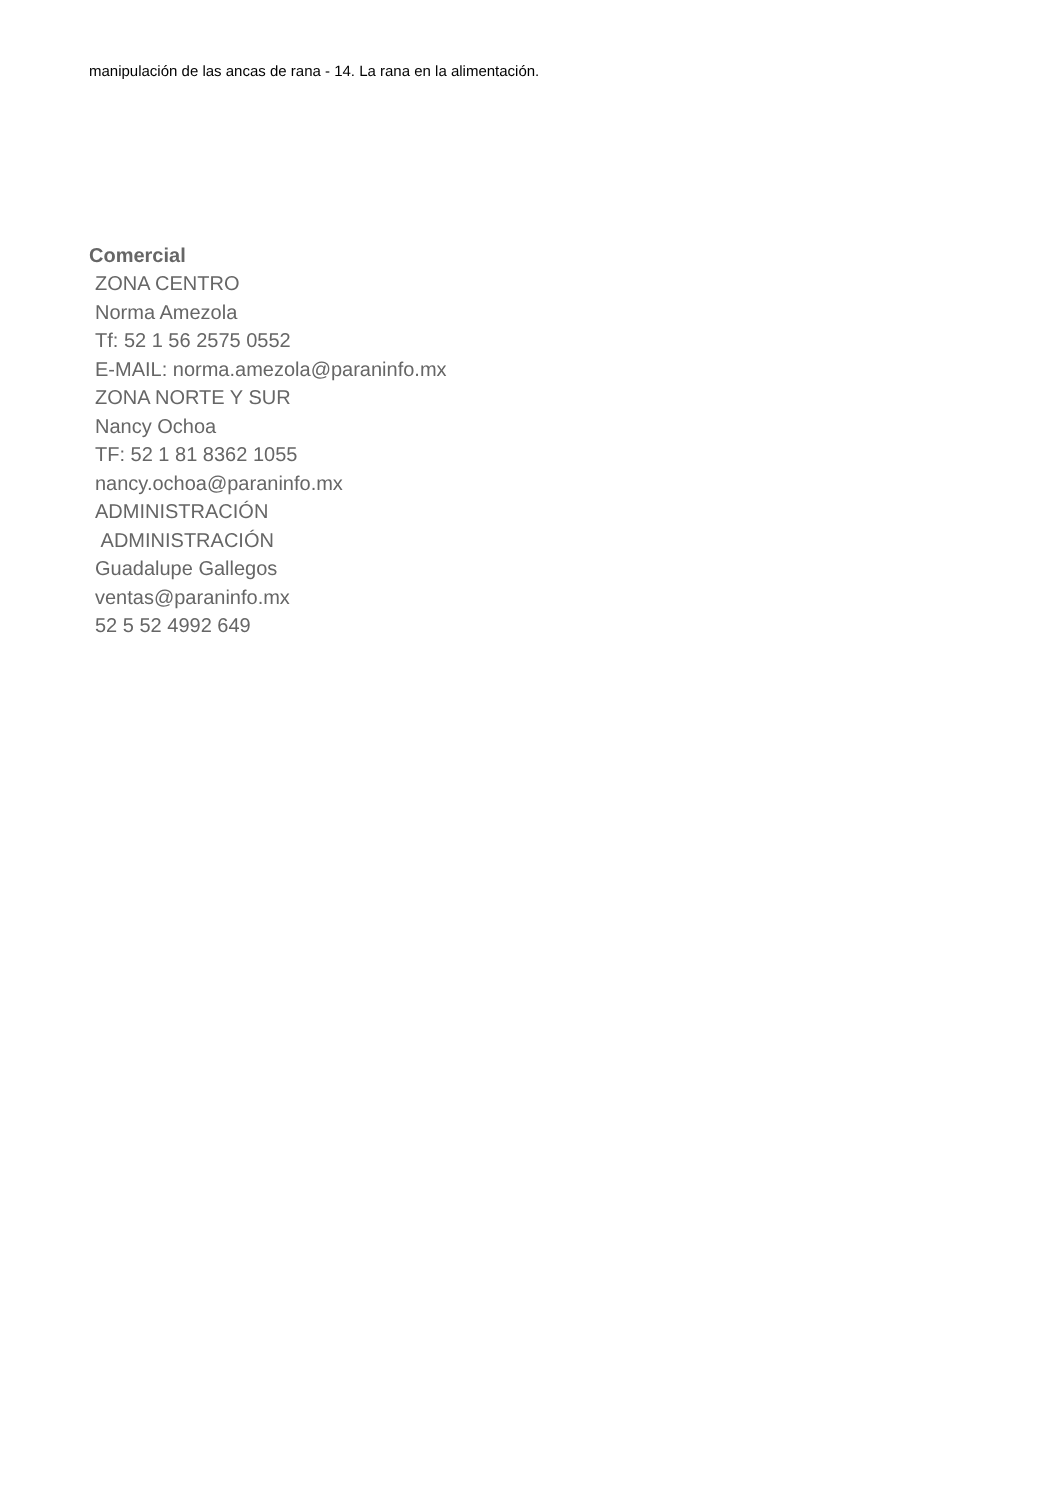manipulación de las ancas de rana - 14. La rana en la alimentación.
Comercial
ZONA CENTRO
Norma Amezola
Tf: 52 1 56 2575 0552
E-MAIL: norma.amezola@paraninfo.mx
ZONA NORTE Y SUR
Nancy Ochoa
TF: 52 1 81 8362 1055
nancy.ochoa@paraninfo.mx
ADMINISTRACIÓN
ADMINISTRACIÓN
Guadalupe Gallegos
ventas@paraninfo.mx
52 5 52 4992 649